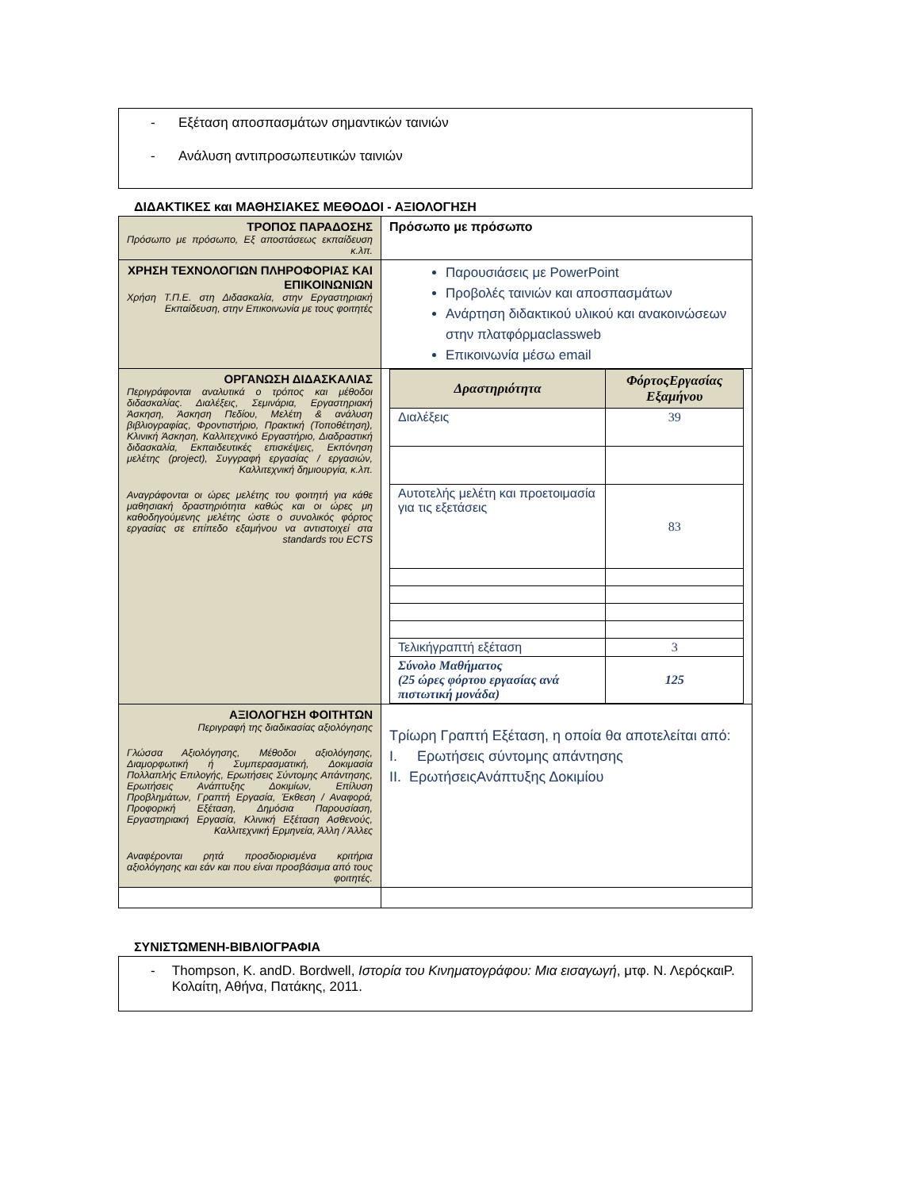- Εξέταση αποσπασμάτων σημαντικών ταινιών
- Ανάλυση αντιπροσωπευτικών ταινιών
ΔΙΔΑΚΤΙΚΕΣ και ΜΑΘΗΣΙΑΚΕΣ ΜΕΘΟΔΟΙ - ΑΞΙΟΛΟΓΗΣΗ
| ΤΡΟΠΟΣ ΠΑΡΑΔΟΣΗΣ Πρόσωπο με πρόσωπο, Εξ αποστάσεως εκπαίδευση κ.λπ. | Πρόσωπο με πρόσωπο |
| ΧΡΗΣΗ ΤΕΧΝΟΛΟΓΙΩΝ ΠΛΗΡΟΦΟΡΙΑΣ ΚΑΙ ΕΠΙΚΟΙΝΩΝΙΩΝ Χρήση Τ.Π.Ε. στη Διδασκαλία, στην Εργαστηριακή Εκπαίδευση, στην Επικοινωνία με τους φοιτητές | Παρουσιάσεις με PowerPoint Προβολές ταινιών και αποσπασμάτων Ανάρτηση διδακτικού υλικού και ανακοινώσεων στην πλατφόρμαclassweb Επικοινωνία μέσω email |
| ΟΡΓΑΝΩΣΗ ΔΙΔΑΣΚΑΛΙΑΣ Περιγράφονται αναλυτικά ο τρόπος και μέθοδοι διδασκαλίας. Διαλέξεις, Σεμινάρια, Εργαστηριακή Άσκηση, Άσκηση Πεδίου, Μελέτη & ανάλυση βιβλιογραφίας, Φροντιστήριο, Πρακτική (Τοποθέτηση), Κλινική Άσκηση, Καλλιτεχνικό Εργαστήριο, Διαδραστική διδασκαλία, Εκπαιδευτικές επισκέψεις, Εκπόνηση μελέτης (project), Συγγραφή εργασίας / εργασιών, Καλλιτεχνική δημιουργία, κ.λπ. Αναγράφονται οι ώρες μελέτης του φοιτητή για κάθε μαθησιακή δραστηριότητα καθώς και οι ώρες μη καθοδηγούμενης μελέτης ώστε ο συνολικός φόρτος εργασίας σε επίπεδο εξαμήνου να αντιστοιχεί στα standards του ECTS | / Δραστηριότητα / ΦόρτοςΕργασίας Εξαμήνου / / --- / --- / / Διαλέξεις / 39 / / Αυτοτελής μελέτη και προετοιμασία για τις εξετάσεις / 83 / / Τελικήγραπτή εξέταση / 3 / / Σύνολο Μαθήματος (25 ώρες φόρτου εργασίας ανά πιστωτική μονάδα) / 125 / |
| ΑΞΙΟΛΟΓΗΣΗ ΦΟΙΤΗΤΩΝ Περιγραφή της διαδικασίας αξιολόγησης Γλώσσα Αξιολόγησης, Μέθοδοι αξιολόγησης, Διαμορφωτική ή Συμπερασματική, Δοκιμασία Πολλαπλής Επιλογής, Ερωτήσεις Σύντομης Απάντησης, Ερωτήσεις Ανάπτυξης Δοκιμίων, Επίλυση Προβλημάτων, Γραπτή Εργασία, Έκθεση / Αναφορά, Προφορική Εξέταση, Δημόσια Παρουσίαση, Εργαστηριακή Εργασία, Κλινική Εξέταση Ασθενούς, Καλλιτεχνική Ερμηνεία, Άλλη / Άλλες Αναφέρονται ρητά προσδιορισμένα κριτήρια αξιολόγησης και εάν και που είναι προσβάσιμα από τους φοιτητές. | Τρίωρη Γραπτή Εξέταση, η οποία θα αποτελείται από: I. Ερωτήσεις σύντομης απάντησης II. ΕρωτήσειςΑνάπτυξης Δοκιμίου |
ΣΥΝΙΣΤΩΜΕΝΗ-ΒΙΒΛΙΟΓΡΑΦΙΑ
- Thompson, K. andD. Bordwell, Ιστορία του Κινηματογράφου: Μια εισαγωγή, μτφ. Ν. ΛερόςκαιΡ. Κολαίτη, Αθήνα, Πατάκης, 2011.